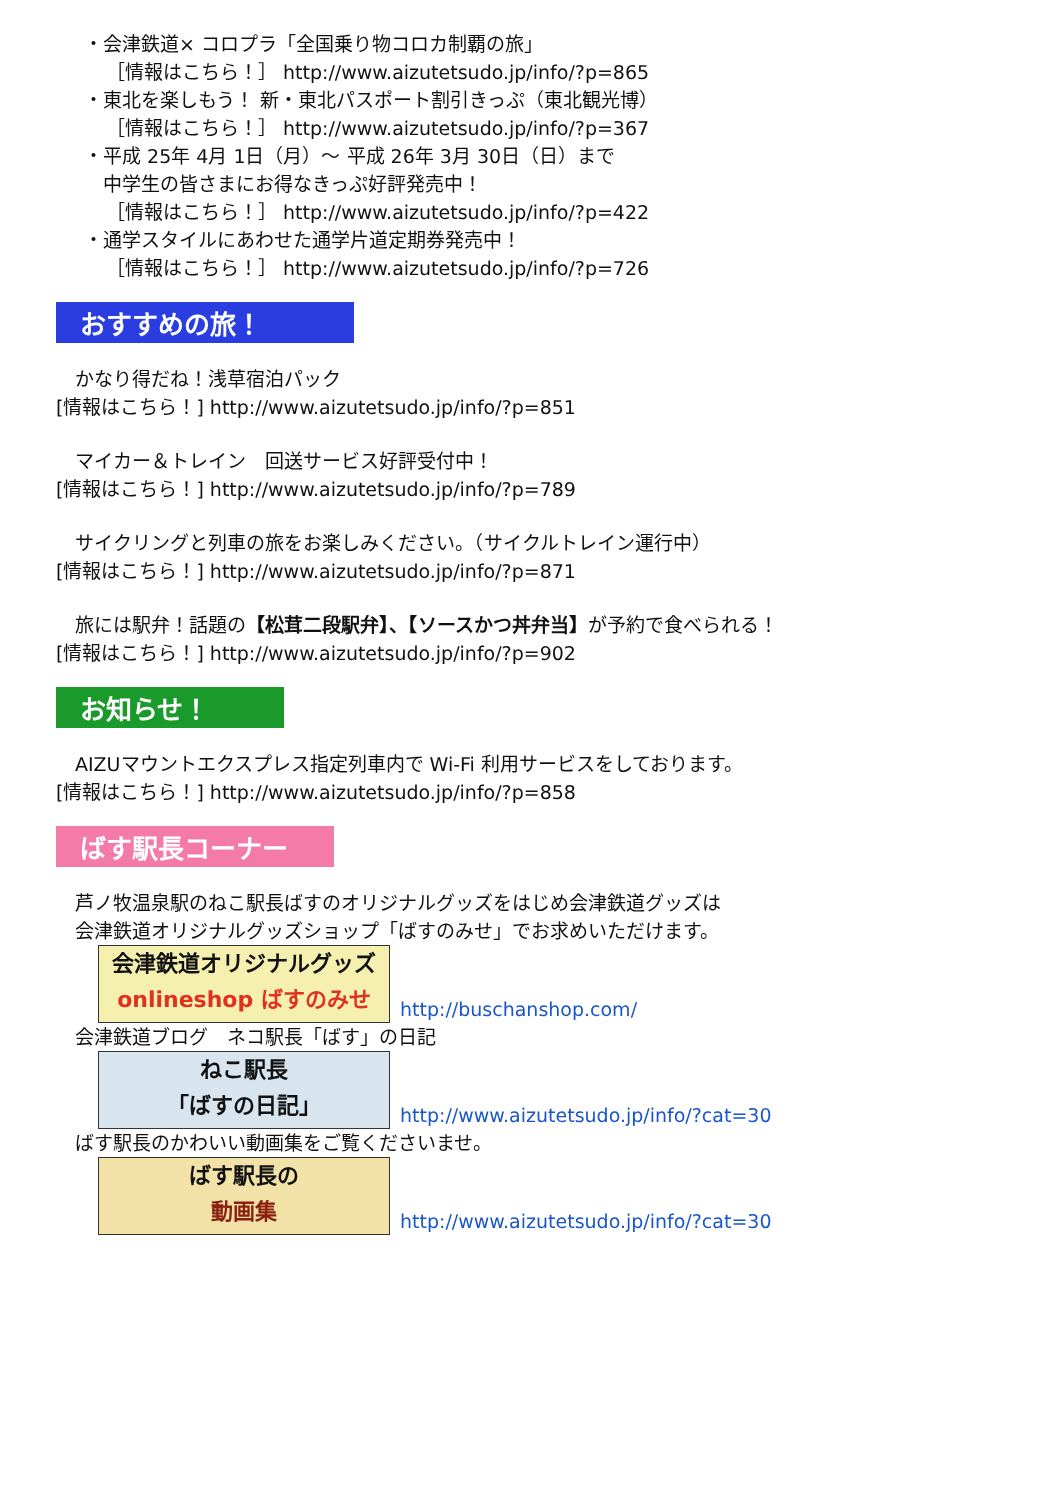・会津鉄道× コロプラ「全国乗り物コロカ制覇の旅」
［情報はこちら！］ http://www.aizutetsudo.jp/info/?p=865
・東北を楽しもう！ 新・東北パスポート割引きっぷ（東北観光博）
［情報はこちら！］ http://www.aizutetsudo.jp/info/?p=367
・平成 25年 4月 1日（月）～ 平成 26年 3月 30日（日）まで
　中学生の皆さまにお得なきっぷ好評発売中！
［情報はこちら！］ http://www.aizutetsudo.jp/info/?p=422
・通学スタイルにあわせた通学片道定期券発売中！
［情報はこちら！］ http://www.aizutetsudo.jp/info/?p=726
おすすめの旅！
　かなり得だね！浅草宿泊パック
[情報はこちら！] http://www.aizutetsudo.jp/info/?p=851
　マイカー＆トレイン　回送サービス好評受付中！
[情報はこちら！] http://www.aizutetsudo.jp/info/?p=789
　サイクリングと列車の旅をお楽しみください。（サイクルトレイン運行中）
[情報はこちら！] http://www.aizutetsudo.jp/info/?p=871
　旅には駅弁！話題の【松茸二段駅弁】、【ソースかつ丼弁当】が予約で食べられる！
[情報はこちら！] http://www.aizutetsudo.jp/info/?p=902
お知らせ！
　AIZUマウントエクスプレス指定列車内で Wi-Fi 利用サービスをしております。
[情報はこちら！] http://www.aizutetsudo.jp/info/?p=858
ばす駅長コーナー
　芦ノ牧温泉駅のねこ駅長ばすのオリジナルグッズをはじめ会津鉄道グッズは
　会津鉄道オリジナルグッズショップ「ばすのみせ」でお求めいただけます。
会津鉄道オリジナルグッズ
onlineshop ばすのみせ http://buschanshop.com/
　会津鉄道ブログ　ネコ駅長「ばす」の日記
ねこ駅長
「ばすの日記」 http://www.aizutetsudo.jp/info/?cat=30
　ばす駅長のかわいい動画集をご覧くださいませ。
ばす駅長の
動画集 http://www.aizutetsudo.jp/info/?cat=30